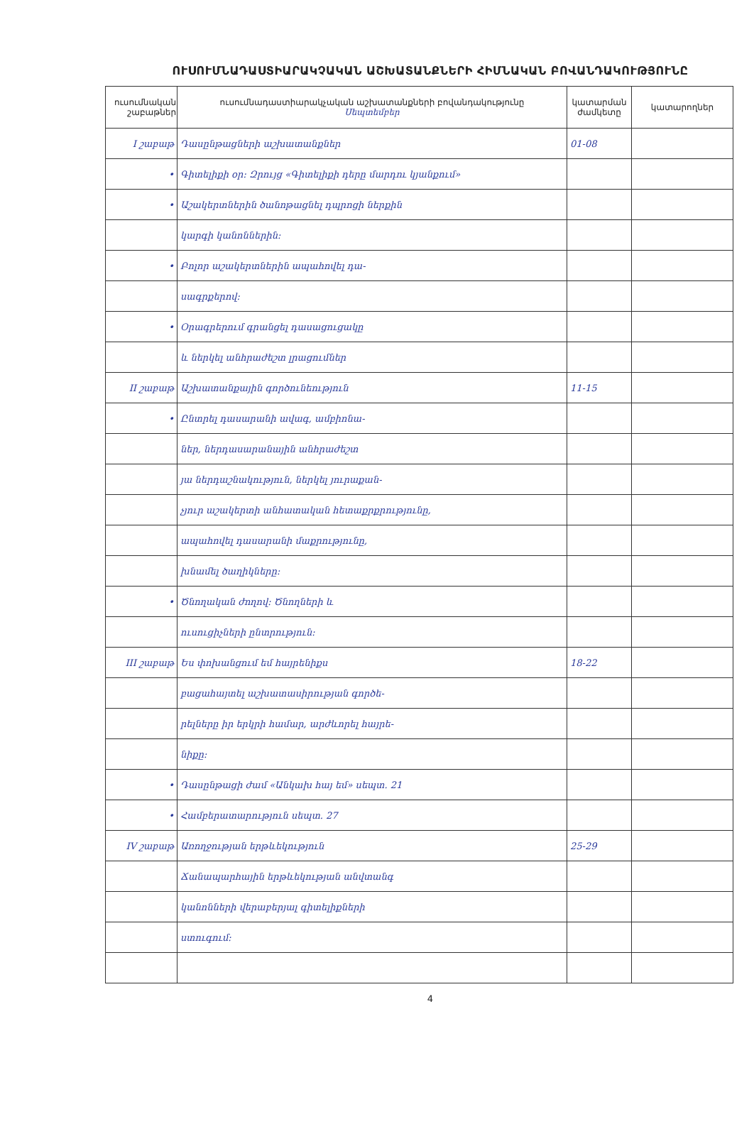ՈՒՍՈՒՄՆԱԴԱՍՏԻԱՐԱԿՉԱԿԱՆ ԱՇԽԱՏԱՆՔՆԵՐԻ ՀԻՄՆԱԿԱՆ ԲՈՎԱՆԴԱԿՈՒԹՅՈՒՆԸ
| ուսումնական շաբաթներ | ուսումնադաստիարակչական աշխատանքների բովանդակությունը Սեպտեմբեր | կատարման ժամկետը | կատարողներ |
| --- | --- | --- | --- |
| I շաբաթ | Դասընթացների աշխատանքներ | 01-08 | |
| • | Գիտելիքի օր: Զրույց «Գիտելիքի դերը մարդու կյանքում» | | |
| • | Աշակերտներին ծանոթացնել դպրոցի ներքին | | |
| | կարգի կանոններին: | | |
| • | Բոլոր աշակերտներին ապահովել դա- | | |
| | սագրքերով: | | |
| • | Օրագրերում գրանցել դասացուցակը | | |
| | և ներկել անհրաժեշտ լրացումներ | | |
| II շաբաթ | Աշխատանքային գործունեություն | 11-15 | |
| • | Ընտրել դասարանի ավագ, ամբիոնա- | | |
| | ներ, ներդասարանային անհրաժեշտ | | |
| | յա ներդաշնակություն, ներկել յուրաքան- | | |
| | չյուր աշակերտի անհատական հետաքրքրությունը, | | |
| | ապահովել դասարանի մաքրությունը, | | |
| | խնամել ծաղիկները: | | |
| • | Ծնողական ժողով: Ծնողների և | | |
| | ուսուցիչների ընտրություն: | | |
| III շաբաթ | Ես փոխանցում եմ հայրենիքս | 18-22 | |
| | բացահայտել աշխատասիրության գործե- | | |
| | րելները իր երկրի համար, արժևորել հայրե- | | |
| | նիքը: | | |
| • | Դասընթացի ժամ «Անկախ հայ եմ» սեպտ. 21 | | |
| • | Համբերատարություն սեպտ. 27 | | |
| IV շաբաթ | Առողջության երթևեկություն | 25-29 | |
| | Ճանապարհային երթևեկության անվտանգ | | |
| | կանոնների վերաբերյալ գիտելիքների | | |
| | ստուգում: | | |
4